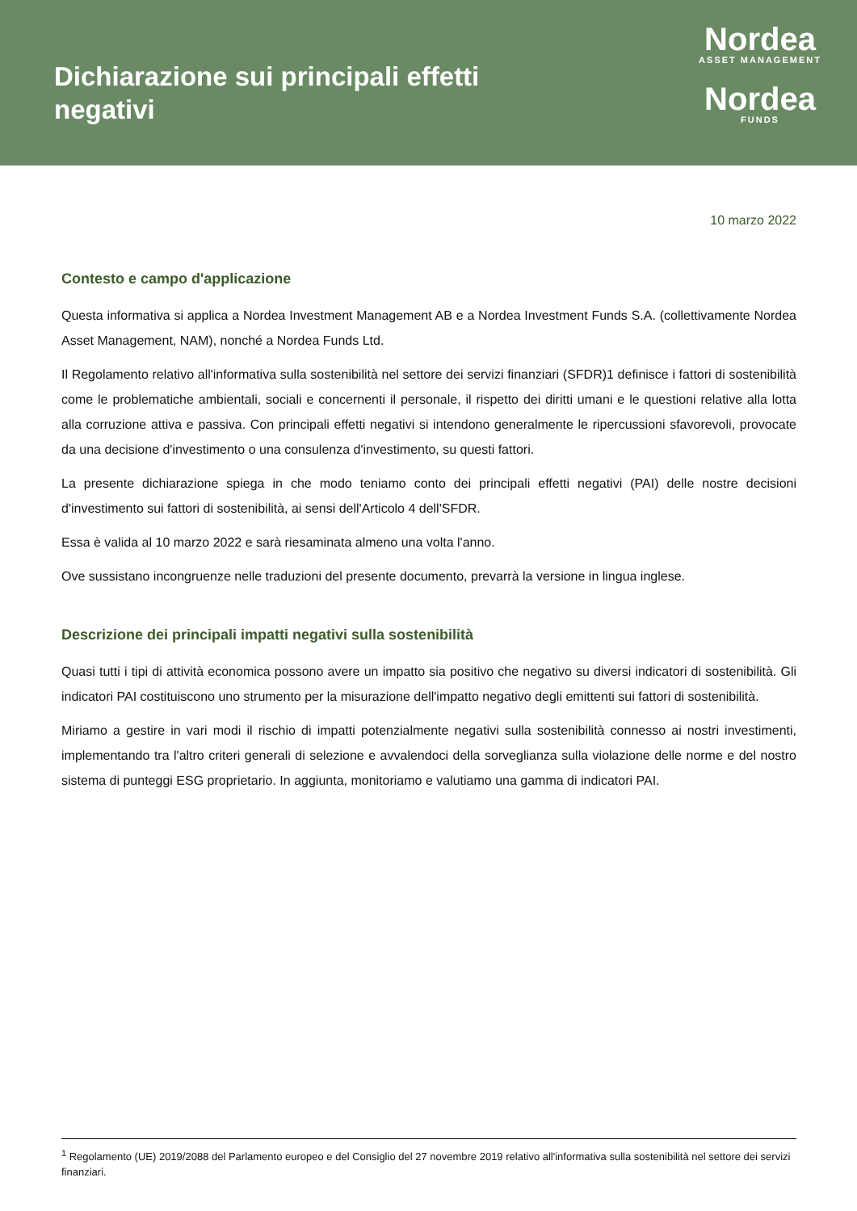Dichiarazione sui principali effetti negativi
Nordea
ASSET MANAGEMENT
Nordea
FUNDS
10 marzo 2022
Contesto e campo d'applicazione
Questa informativa si applica a Nordea Investment Management AB e a Nordea Investment Funds S.A. (collettivamente Nordea Asset Management, NAM), nonché a Nordea Funds Ltd.
Il Regolamento relativo all'informativa sulla sostenibilità nel settore dei servizi finanziari (SFDR)1 definisce i fattori di sostenibilità come le problematiche ambientali, sociali e concernenti il personale, il rispetto dei diritti umani e le questioni relative alla lotta alla corruzione attiva e passiva. Con principali effetti negativi si intendono generalmente le ripercussioni sfavorevoli, provocate da una decisione d'investimento o una consulenza d'investimento, su questi fattori.
La presente dichiarazione spiega in che modo teniamo conto dei principali effetti negativi (PAI) delle nostre decisioni d'investimento sui fattori di sostenibilità, ai sensi dell'Articolo 4 dell'SFDR.
Essa è valida al 10 marzo 2022 e sarà riesaminata almeno una volta l'anno.
Ove sussistano incongruenze nelle traduzioni del presente documento, prevarrà la versione in lingua inglese.
Descrizione dei principali impatti negativi sulla sostenibilità
Quasi tutti i tipi di attività economica possono avere un impatto sia positivo che negativo su diversi indicatori di sostenibilità. Gli indicatori PAI costituiscono uno strumento per la misurazione dell'impatto negativo degli emittenti sui fattori di sostenibilità.
Miriamo a gestire in vari modi il rischio di impatti potenzialmente negativi sulla sostenibilità connesso ai nostri investimenti, implementando tra l'altro criteri generali di selezione e avvalendoci della sorveglianza sulla violazione delle norme e del nostro sistema di punteggi ESG proprietario. In aggiunta, monitoriamo e valutiamo una gamma di indicatori PAI.
<sup>1</sup> Regolamento (UE) 2019/2088 del Parlamento europeo e del Consiglio del 27 novembre 2019 relativo all'informativa sulla sostenibilità nel settore dei servizi finanziari.